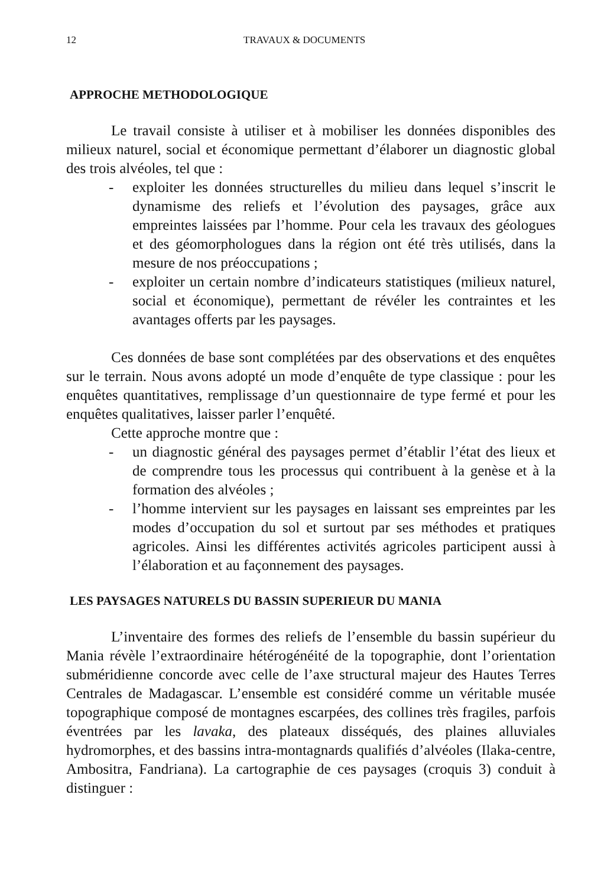12 TRAVAUX & DOCUMENTS
APPROCHE METHODOLOGIQUE
Le travail consiste à utiliser et à mobiliser les données disponibles des milieux naturel, social et économique permettant d’élaborer un diagnostic global des trois alvéoles, tel que :
- exploiter les données structurelles du milieu dans lequel s’inscrit le dynamisme des reliefs et l’évolution des paysages, grâce aux empreintes laissées par l’homme. Pour cela les travaux des géologues et des géomorphologues dans la région ont été très utilisés, dans la mesure de nos préoccupations ;
- exploiter un certain nombre d’indicateurs statistiques (milieux naturel, social et économique), permettant de révéler les contraintes et les avantages offerts par les paysages.
Ces données de base sont complétées par des observations et des enquêtes sur le terrain. Nous avons adopté un mode d’enquête de type classique : pour les enquêtes quantitatives, remplissage d’un questionnaire de type fermé et pour les enquêtes qualitatives, laisser parler l’enquêté.
Cette approche montre que :
- un diagnostic général des paysages permet d’établir l’état des lieux et de comprendre tous les processus qui contribuent à la genèse et à la formation des alvéoles ;
- l’homme intervient sur les paysages en laissant ses empreintes par les modes d’occupation du sol et surtout par ses méthodes et pratiques agricoles. Ainsi les différentes activités agricoles participent aussi à l’élaboration et au façonnement des paysages.
LES PAYSAGES NATURELS DU BASSIN SUPERIEUR DU MANIA
L’inventaire des formes des reliefs de l’ensemble du bassin supérieur du Mania révèle l’extraordinaire hétérogénéité de la topographie, dont l’orientation subméridienne concorde avec celle de l’axe structural majeur des Hautes Terres Centrales de Madagascar. L’ensemble est considéré comme un véritable musée topographique composé de montagnes escarpées, des collines très fragiles, parfois éventrées par les lavaka, des plateaux disséqués, des plaines alluviales hydromorphes, et des bassins intra-montagnards qualifiés d’alvéoles (Ilaka-centre, Ambositra, Fandriana). La cartographie de ces paysages (croquis 3) conduit à distinguer :